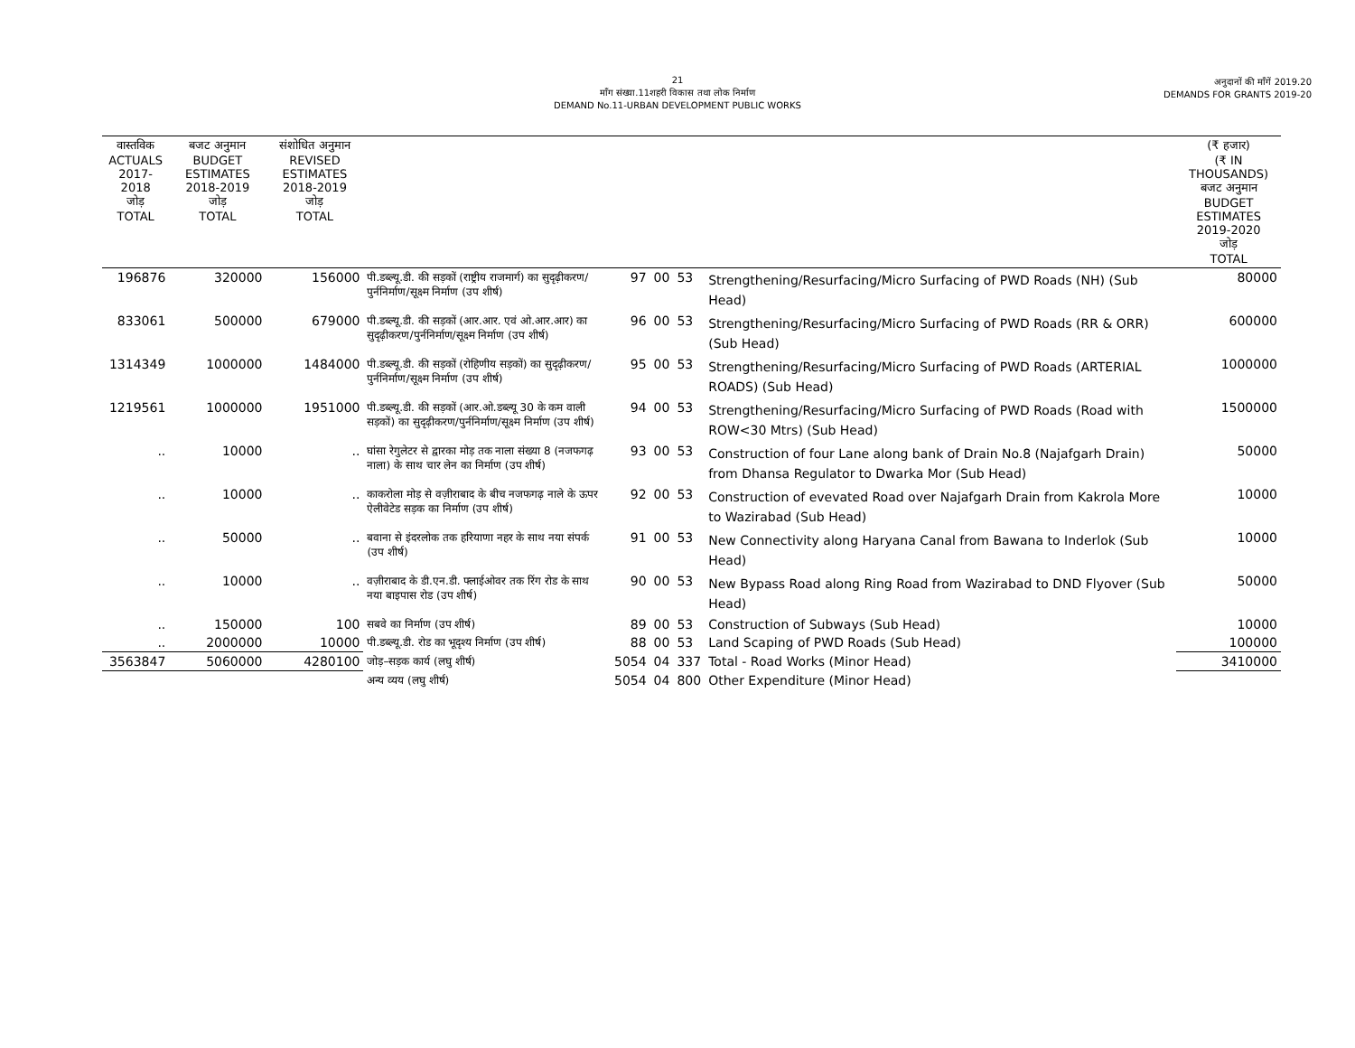21
माँग संख्या.11शहरी विकास तथा लोक निर्माण
DEMAND No.11-URBAN DEVELOPMENT PUBLIC WORKS
अनुदानों की माँगें 2019.20
DEMANDS FOR GRANTS 2019-20
| वास्तविक ACTUALS 2017-2018 जोड़ TOTAL | बजट अनुमान BUDGET ESTIMATES 2018-2019 जोड़ TOTAL | संशोधित अनुमान REVISED ESTIMATES 2018-2019 जोड़ TOTAL | | | | | | (₹ हजार) (₹ IN THOUSANDS) बजट अनुमान BUDGET ESTIMATES 2019-2020 जोड़ TOTAL |
| --- | --- | --- | --- | --- | --- | --- | --- | --- |
| 196876 | 320000 | 156000 | पी.डब्ल्यू.डी. की सड़कों (राष्ट्रीय राजमार्ग) का सुदृढ़ीकरण/पुर्ननिर्माण/सूक्ष्म निर्माण (उप शीर्ष) | 97 | 00 | 53 | Strengthening/Resurfacing/Micro Surfacing of PWD Roads (NH) (Sub Head) | 80000 |
| 833061 | 500000 | 679000 | पी.डब्ल्यू.डी. की सड़कों (आर.आर. एवं ओ.आर.आर) का सुदृढ़ीकरण/पुर्ननिर्माण/सूक्ष्म निर्माण (उप शीर्ष) | 96 | 00 | 53 | Strengthening/Resurfacing/Micro Surfacing of PWD Roads (RR & ORR) (Sub Head) | 600000 |
| 1314349 | 1000000 | 1484000 | पी.डब्ल्यू.डी. की सड़कों (रोहिणीय सड़कों) का सुदृढ़ीकरण/पुर्ननिर्माण/सूक्ष्म निर्माण (उप शीर्ष) | 95 | 00 | 53 | Strengthening/Resurfacing/Micro Surfacing of PWD Roads (ARTERIAL ROADS) (Sub Head) | 1000000 |
| 1219561 | 1000000 | 1951000 | पी.डब्ल्यू.डी. की सड़कों (आर.ओ.डब्ल्यू 30 के कम वाली सड़कों) का सुदृढ़ीकरण/पुर्ननिर्माण/सूक्ष्म निर्माण (उप शीर्ष) | 94 | 00 | 53 | Strengthening/Resurfacing/Micro Surfacing of PWD Roads (Road with ROW<30 Mtrs) (Sub Head) | 1500000 |
| .. | 10000 | .. | घांसा रेगुलेटर से द्वारका मोड़ तक नाला संख्या 8 (नजफगढ़ नाला) के साथ चार लेन का निर्माण (उप शीर्ष) | 93 | 00 | 53 | Construction of four Lane along bank of Drain No.8 (Najafgarh Drain) from Dhansa Regulator to Dwarka Mor (Sub Head) | 50000 |
| .. | 10000 | .. | काकरोला मोड़ से वज़ीराबाद के बीच नजफगढ़ नाले के ऊपर ऐलीवेटेड सड़क का निर्माण (उप शीर्ष) | 92 | 00 | 53 | Construction of evevated Road over Najafgarh Drain from Kakrola More to Wazirabad (Sub Head) | 10000 |
| .. | 50000 | .. | बवाना से इंदरलोक तक हरियाणा नहर के साथ नया संपर्क (उप शीर्ष) | 91 | 00 | 53 | New Connectivity along Haryana Canal from Bawana to Inderlok (Sub Head) | 10000 |
| .. | 10000 | .. | वज़ीराबाद के डी.एन.डी. फ्लाईओवर तक रिंग रोड के साथ नया बाइपास रोड (उप शीर्ष) | 90 | 00 | 53 | New Bypass Road along Ring Road from Wazirabad to DND Flyover (Sub Head) | 50000 |
| .. | 150000 | 100 | सबवे का निर्माण (उप शीर्ष) | 89 | 00 | 53 | Construction of Subways (Sub Head) | 10000 |
| .. | 2000000 | 10000 | पी.डब्ल्यू.डी. रोड का भूदृश्य निर्माण (उप शीर्ष) | 88 | 00 | 53 | Land Scaping of PWD Roads (Sub Head) | 100000 |
| 3563847 | 5060000 | 4280100 | जोड़–सड़क कार्य (लघु शीर्ष) | 5054 | 04 | 337 | Total - Road Works (Minor Head) | 3410000 |
| | | | अन्य व्यय (लघु शीर्ष) | 5054 | 04 | 800 | Other Expenditure (Minor Head) | |